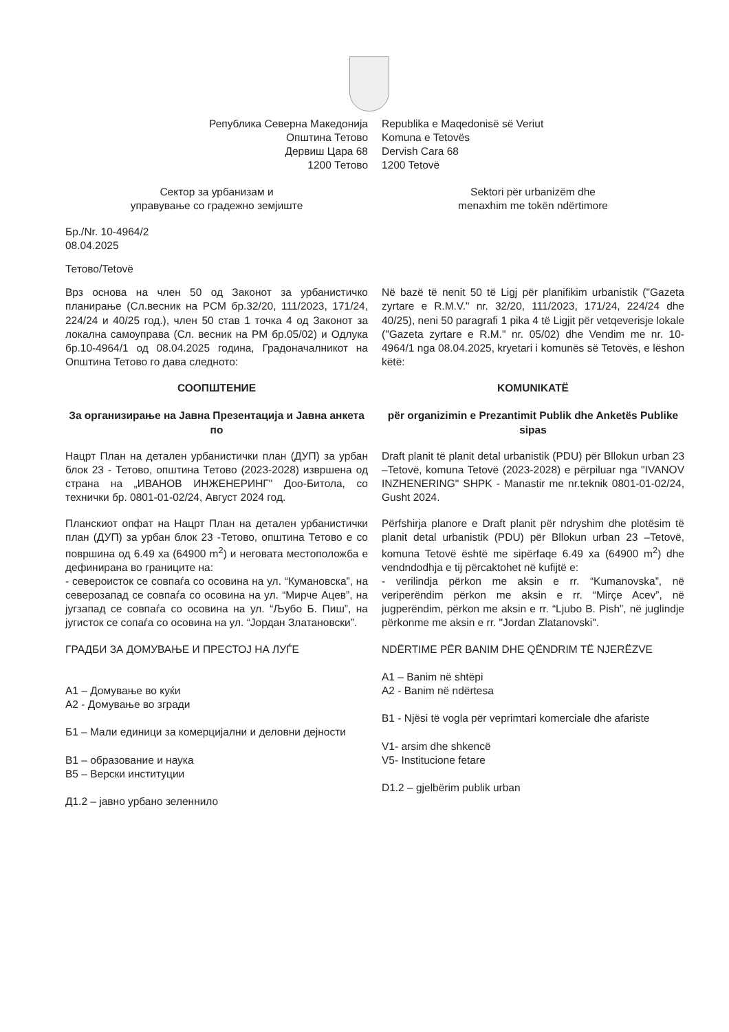Република Северна Македонија
Општина Тетово
Дервиш Цара 68
1200 Тетово
Republika e Maqedonisë së Veriut
Komuna e Tetovës
Dervish Cara 68
1200 Tetovë
Сектор за урбанизам и
управување со градежно земјиште
Sektori për urbanizëm dhe
menaxhim me tokën ndërtimore
Бр./Nr. 10-4964/2
08.04.2025
Тетово/Tetovë
Врз основа на член 50 од Законот за урбанистичко планирање (Сл.весник на РСМ бр.32/20, 111/2023, 171/24, 224/24 и 40/25 год.), член 50 став 1 точка 4 од Законот за локална самоуправа (Сл. весник на РМ бр.05/02) и Одлука бр.10-4964/1 од 08.04.2025 година, Градоначалникот на Општина Тетово го дава следното:
Në bazë të nenit 50 të Ligj për planifikim urbanistik ("Gazeta zyrtare e R.M.V." nr. 32/20, 111/2023, 171/24, 224/24 dhe 40/25), neni 50 paragrafi 1 pika 4 të Ligjit për vetqeverisje lokale ("Gazeta zyrtare e R.M." nr. 05/02) dhe Vendim me nr. 10-4964/1 nga 08.04.2025, kryetari i komunës së Tetovës, e lëshon këtë:
СООПШТЕНИЕ
За организирање на Јавна Презентација и Јавна анкета по
KOMUNIKATË
për organizimin e Prezantimit Publik dhe Anketës Publike sipas
Нацрт План на детален урбанистички план (ДУП) за урбан блок 23 - Тетово, општина Тетово (2023-2028) извршена од страна на „ИВАНОВ ИНЖЕНЕРИНГ" Доо-Битола, со технички бр. 0801-01-02/24, Август 2024 год.
Draft planit të planit detal urbanistik (PDU) për Bllokun urban 23 –Tetovë, komuna Tetovë (2023-2028) e përpiluar nga "IVANOV INZHENERING" SHPK - Manastir me nr.teknik 0801-01-02/24, Gusht 2024.
Планскиот опфат на Нацрт План на детален урбанистички план (ДУП) за урбан блок 23 -Тетово, општина Тетово е со површина од 6.49 ха (64900 m<sup>2</sup>) и неговата местоположба е дефинирана во границите на:
- североисток се совпаѓа со осовина на ул. “Кумановска”, на северозапад се совпаѓа со осовина на ул. “Мирче Ацев”, на југзапад се совпаѓа со осовина на ул. “Љубо Б. Пиш”, на југисток се сопаѓа со осовина на ул. “Јордан Златановски”.
Përfshirja planore e Draft planit për ndryshim dhe plotësim të planit detal urbanistik (PDU) për Bllokun urban 23 –Tetovë, komuna Tetovë është me sipërfaqe 6.49 xa (64900 m<sup>2</sup>) dhe vendndodhja e tij përcaktohet në kufijtë e:
- verilindja përkon me aksin e rr. “Kumanovska”, në veriperëndim përkon me aksin e rr. “Mirçe Acev”, në jugperëndim, përkon me aksin e rr. “Ljubo B. Pish”, në juglindje përkonme me aksin e rr. "Jordan Zlatanovski".
ГРАДБИ ЗА ДОМУВАЊЕ И ПРЕСТОЈ НА ЛУЃЕ
А1 – Домување во куќи
А2 - Домување во згради
Б1 – Мали единици за комерцијални и деловни дејности
В1 – образование и наука
В5 – Верски институции
Д1.2 – јавно урбано зеленнило
NDËRTIME PËR BANIM DHE QËNDRIM TË NJERËZVE
A1 – Banim në shtëpi
A2 - Banim në ndërtesa
B1 - Njësi të vogla për veprimtari komerciale dhe afariste
V1- arsim dhe shkencë
V5- Institucione fetare
D1.2 – gjelbërim publik urban